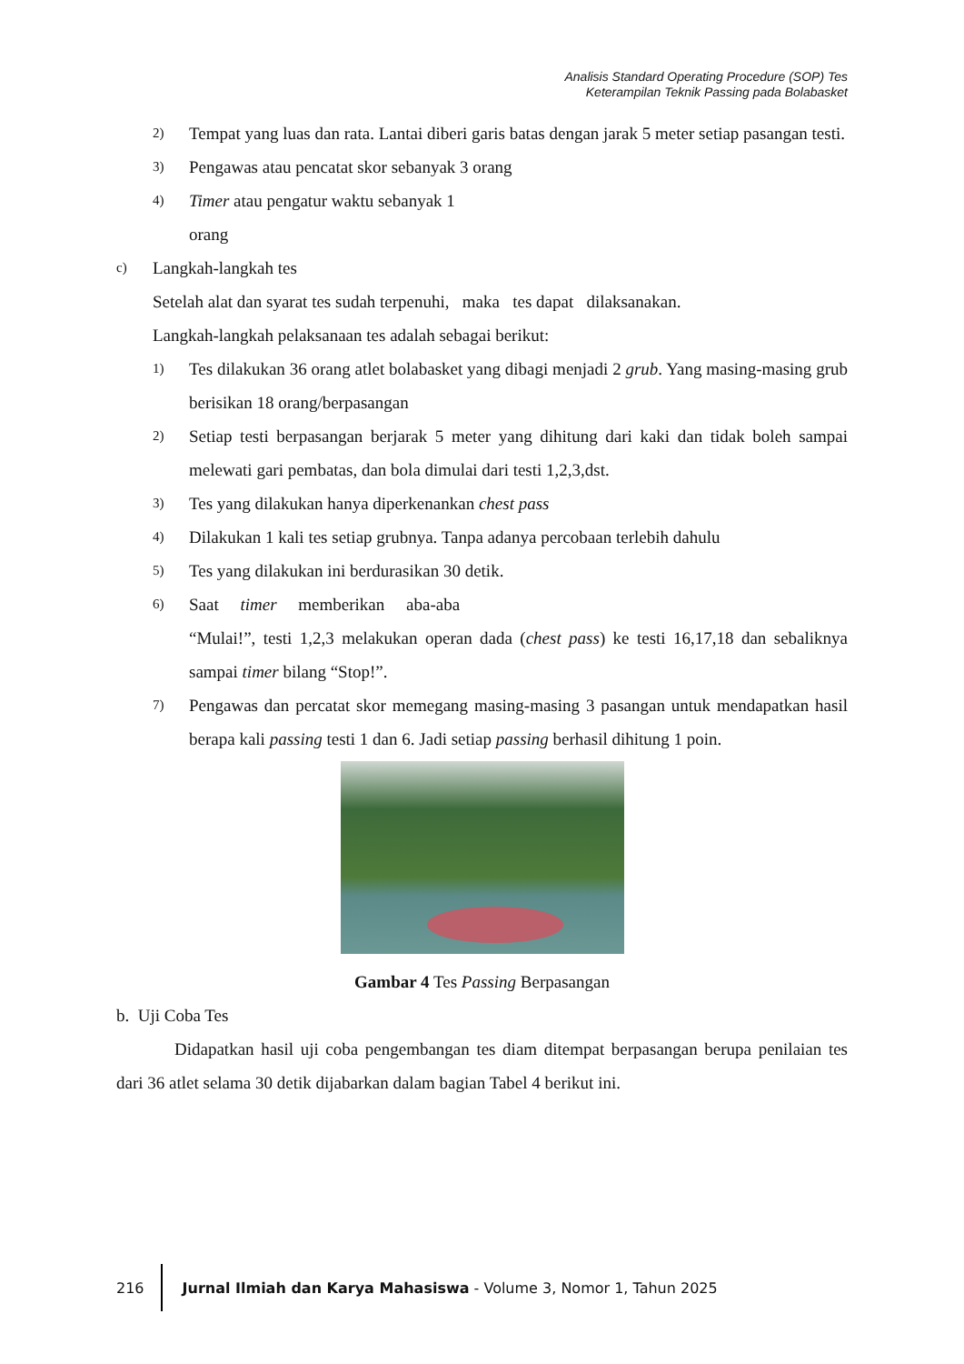Analisis Standard Operating Procedure (SOP) Tes
Keterampilan Teknik Passing pada Bolabasket
2) Tempat yang luas dan rata. Lantai diberi garis batas dengan jarak 5 meter setiap pasangan testi.
3) Pengawas atau pencatat skor sebanyak 3 orang
4) Timer atau pengatur waktu sebanyak 1
orang
c) Langkah-langkah tes
Setelah alat dan syarat tes sudah terpenuhi, maka tes dapat dilaksanakan.
Langkah-langkah pelaksanaan tes adalah sebagai berikut:
1) Tes dilakukan 36 orang atlet bolabasket yang dibagi menjadi 2 grub. Yang masing-masing grub berisikan 18 orang/berpasangan
2) Setiap testi berpasangan berjarak 5 meter yang dihitung dari kaki dan tidak boleh sampai melewati gari pembatas, dan bola dimulai dari testi 1,2,3,dst.
3) Tes yang dilakukan hanya diperkenankan chest pass
4) Dilakukan 1 kali tes setiap grubnya. Tanpa adanya percobaan terlebih dahulu
5) Tes yang dilakukan ini berdurasikan 30 detik.
6) Saat timer memberikan aba-aba
“Mulai!”, testi 1,2,3 melakukan operan dada (chest pass) ke testi 16,17,18 dan sebaliknya sampai timer bilang “Stop!”.
7) Pengawas dan percatat skor memegang masing-masing 3 pasangan untuk mendapatkan hasil berapa kali passing testi 1 dan 6. Jadi setiap passing berhasil dihitung 1 poin.
Gambar 4 Tes Passing Berpasangan
b. Uji Coba Tes
Didapatkan hasil uji coba pengembangan tes diam ditempat berpasangan berupa penilaian tes dari 36 atlet selama 30 detik dijabarkan dalam bagian Tabel 4 berikut ini.
216 Jurnal Ilmiah dan Karya Mahasiswa - Volume 3, Nomor 1, Tahun 2025